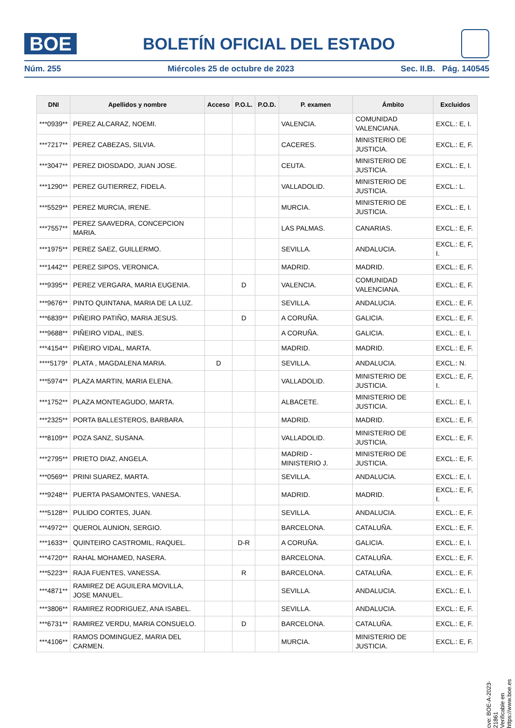BOE
BOLETÍN OFICIAL DEL ESTADO
Núm. 255 Miércoles 25 de octubre de 2023 Sec. II.B. Pág. 140545
| DNI | Apellidos y nombre | Acceso | P.O.L. | P.O.D. | P. examen | Ámbito | Excluidos |
| --- | --- | --- | --- | --- | --- | --- | --- |
| ***0939** | PEREZ ALCARAZ, NOEMI. | | | | VALENCIA. | COMUNIDAD VALENCIANA. | EXCL.: E, I. |
| ***7217** | PEREZ CABEZAS, SILVIA. | | | | CACERES. | MINISTERIO DE JUSTICIA. | EXCL.: E, F. |
| ***3047** | PEREZ DIOSDADO, JUAN JOSE. | | | | CEUTA. | MINISTERIO DE JUSTICIA. | EXCL.: E, I. |
| ***1290** | PEREZ GUTIERREZ, FIDELA. | | | | VALLADOLID. | MINISTERIO DE JUSTICIA. | EXCL.: L. |
| ***5529** | PEREZ MURCIA, IRENE. | | | | MURCIA. | MINISTERIO DE JUSTICIA. | EXCL.: E, I. |
| ***7557** | PEREZ SAAVEDRA, CONCEPCION MARIA. | | | | LAS PALMAS. | CANARIAS. | EXCL.: E, F. |
| ***1975** | PEREZ SAEZ, GUILLERMO. | | | | SEVILLA. | ANDALUCIA. | EXCL.: E, F, I. |
| ***1442** | PEREZ SIPOS, VERONICA. | | | | MADRID. | MADRID. | EXCL.: E, F. |
| ***9395** | PEREZ VERGARA, MARIA EUGENIA. | | D | | VALENCIA. | COMUNIDAD VALENCIANA. | EXCL.: E, F. |
| ***9676** | PINTO QUINTANA, MARIA DE LA LUZ. | | | | SEVILLA. | ANDALUCIA. | EXCL.: E, F. |
| ***6839** | PIÑEIRO PATIÑO, MARIA JESUS. | | D | | A CORUÑA. | GALICIA. | EXCL.: E, F. |
| ***9688** | PIÑEIRO VIDAL, INES. | | | | A CORUÑA. | GALICIA. | EXCL.: E, I. |
| ***4154** | PIÑEIRO VIDAL, MARTA. | | | | MADRID. | MADRID. | EXCL.: E, F. |
| ****5179* | PLATA , MAGDALENA MARIA. | D | | | SEVILLA. | ANDALUCIA. | EXCL.: N. |
| ***5974** | PLAZA MARTIN, MARIA ELENA. | | | | VALLADOLID. | MINISTERIO DE JUSTICIA. | EXCL.: E, F, I. |
| ***1752** | PLAZA MONTEAGUDO, MARTA. | | | | ALBACETE. | MINISTERIO DE JUSTICIA. | EXCL.: E, I. |
| ***2325** | PORTA BALLESTEROS, BARBARA. | | | | MADRID. | MADRID. | EXCL.: E, F. |
| ***8109** | POZA SANZ, SUSANA. | | | | VALLADOLID. | MINISTERIO DE JUSTICIA. | EXCL.: E, F. |
| ***2795** | PRIETO DIAZ, ANGELA. | | | | MADRID - MINISTERIO J. | MINISTERIO DE JUSTICIA. | EXCL.: E, F. |
| ***0569** | PRINI SUAREZ, MARTA. | | | | SEVILLA. | ANDALUCIA. | EXCL.: E, I. |
| ***9248** | PUERTA PASAMONTES, VANESA. | | | | MADRID. | MADRID. | EXCL.: E, F, I. |
| ***5128** | PULIDO CORTES, JUAN. | | | | SEVILLA. | ANDALUCIA. | EXCL.: E, F. |
| ***4972** | QUEROL AUNION, SERGIO. | | | | BARCELONA. | CATALUÑA. | EXCL.: E, F. |
| ***1633** | QUINTEIRO CASTROMIL, RAQUEL. | | D-R | | A CORUÑA. | GALICIA. | EXCL.: E, I. |
| ***4720** | RAHAL MOHAMED, NASERA. | | | | BARCELONA. | CATALUÑA. | EXCL.: E, F. |
| ***5223** | RAJA FUENTES, VANESSA. | | R | | BARCELONA. | CATALUÑA. | EXCL.: E, F. |
| ***4871** | RAMIREZ DE AGUILERA MOVILLA, JOSE MANUEL. | | | | SEVILLA. | ANDALUCIA. | EXCL.: E, I. |
| ***3806** | RAMIREZ RODRIGUEZ, ANA ISABEL. | | | | SEVILLA. | ANDALUCIA. | EXCL.: E, F. |
| ***6731** | RAMIREZ VERDU, MARIA CONSUELO. | | D | | BARCELONA. | CATALUÑA. | EXCL.: E, F. |
| ***4106** | RAMOS DOMINGUEZ, MARIA DEL CARMEN. | | | | MURCIA. | MINISTERIO DE JUSTICIA. | EXCL.: E, F. |
cve: BOE-A-2023-21861
Verificable en https://www.boe.es